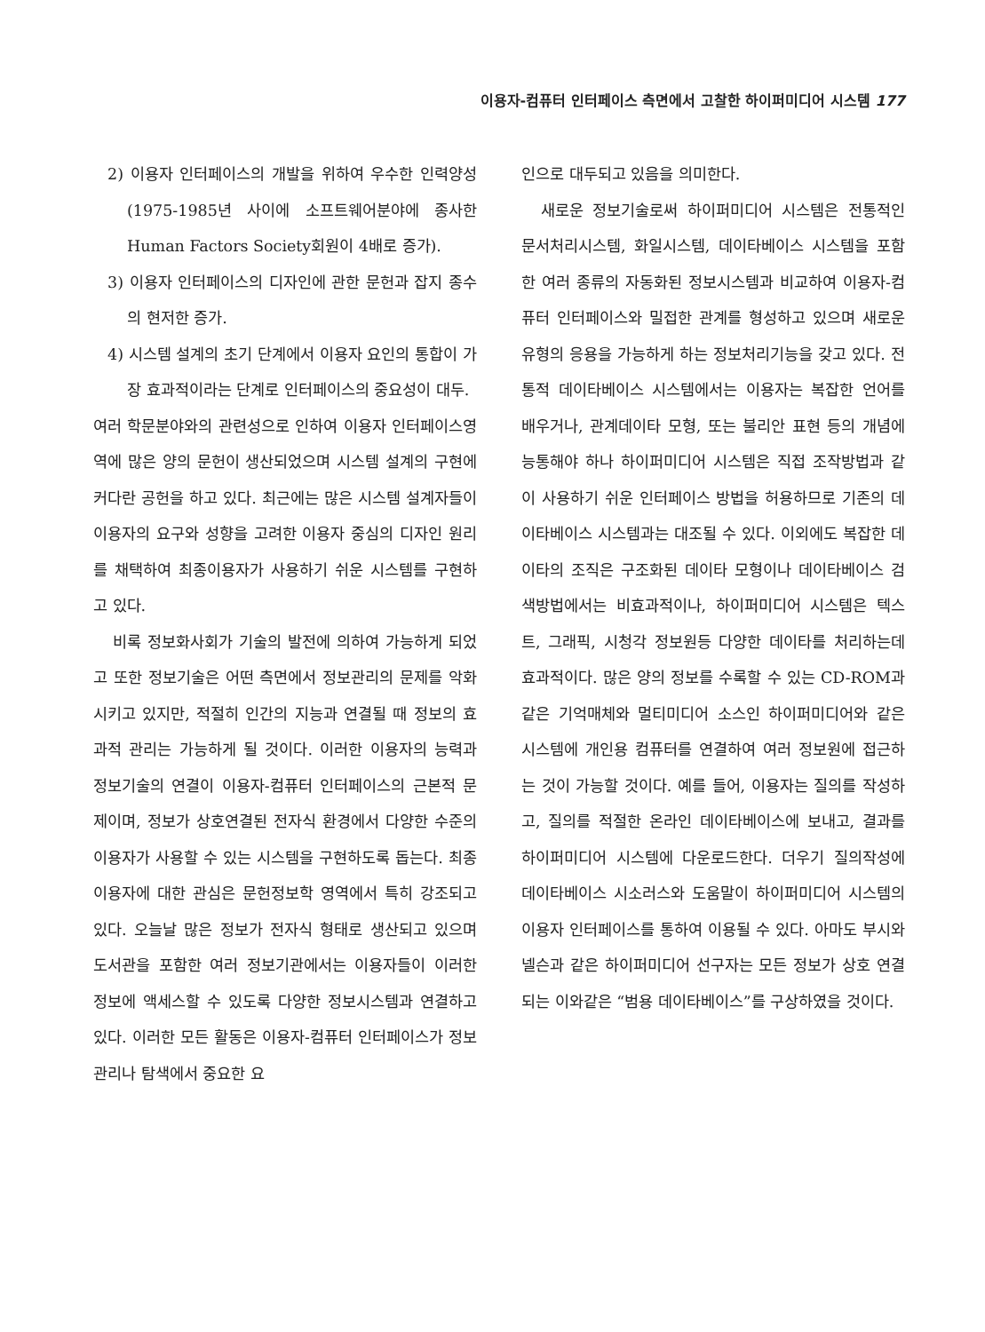이용자-컴퓨터 인터페이스 측면에서 고찰한 하이퍼미디어 시스템 177
2) 이용자 인터페이스의 개발을 위하여 우수한 인력양성(1975-1985년 사이에 소프트웨어분야에 종사한 Human Factors Society회원이 4배로 증가).
3) 이용자 인터페이스의 디자인에 관한 문헌과 잡지 종수의 현저한 증가.
4) 시스템 설계의 초기 단계에서 이용자 요인의 통합이 가장 효과적이라는 단계로 인터페이스의 중요성이 대두.
여러 학문분야와의 관련성으로 인하여 이용자 인터페이스영역에 많은 양의 문헌이 생산되었으며 시스템 설계의 구현에 커다란 공헌을 하고 있다. 최근에는 많은 시스템 설계자들이 이용자의 요구와 성향을 고려한 이용자 중심의 디자인 원리를 채택하여 최종이용자가 사용하기 쉬운 시스템를 구현하고 있다.
비록 정보화사회가 기술의 발전에 의하여 가능하게 되었고 또한 정보기술은 어떤 측면에서 정보관리의 문제를 악화시키고 있지만, 적절히 인간의 지능과 연결될 때 정보의 효과적 관리는 가능하게 될 것이다. 이러한 이용자의 능력과 정보기술의 연결이 이용자-컴퓨터 인터페이스의 근본적 문제이며, 정보가 상호연결된 전자식 환경에서 다양한 수준의 이용자가 사용할 수 있는 시스템을 구현하도록 돕는다. 최종이용자에 대한 관심은 문헌정보학 영역에서 특히 강조되고 있다. 오늘날 많은 정보가 전자식 형태로 생산되고 있으며 도서관을 포함한 여러 정보기관에서는 이용자들이 이러한 정보에 액세스할 수 있도록 다양한 정보시스템과 연결하고 있다. 이러한 모든 활동은 이용자-컴퓨터 인터페이스가 정보관리나 탐색에서 중요한 요
인으로 대두되고 있음을 의미한다.
새로운 정보기술로써 하이퍼미디어 시스템은 전통적인 문서처리시스템, 화일시스템, 데이타베이스 시스템을 포함한 여러 종류의 자동화된 정보시스템과 비교하여 이용자-컴퓨터 인터페이스와 밀접한 관계를 형성하고 있으며 새로운 유형의 응용을 가능하게 하는 정보처리기능을 갖고 있다. 전통적 데이타베이스 시스템에서는 이용자는 복잡한 언어를 배우거나, 관계데이타 모형, 또는 불리안 표현 등의 개념에 능통해야 하나 하이퍼미디어 시스템은 직접 조작방법과 같이 사용하기 쉬운 인터페이스 방법을 허용하므로 기존의 데이타베이스 시스템과는 대조될 수 있다. 이외에도 복잡한 데이타의 조직은 구조화된 데이타 모형이나 데이타베이스 검색방법에서는 비효과적이나, 하이퍼미디어 시스템은 텍스트, 그래픽, 시청각 정보원등 다양한 데이타를 처리하는데 효과적이다. 많은 양의 정보를 수록할 수 있는 CD-ROM과 같은 기억매체와 멀티미디어 소스인 하이퍼미디어와 같은 시스템에 개인용 컴퓨터를 연결하여 여러 정보원에 접근하는 것이 가능할 것이다. 예를 들어, 이용자는 질의를 작성하고, 질의를 적절한 온라인 데이타베이스에 보내고, 결과를 하이퍼미디어 시스템에 다운로드한다. 더우기 질의작성에 데이타베이스 시소러스와 도움말이 하이퍼미디어 시스템의 이용자 인터페이스를 통하여 이용될 수 있다. 아마도 부시와 넬슨과 같은 하이퍼미디어 선구자는 모든 정보가 상호 연결되는 이와같은 “범용 데이타베이스”를 구상하였을 것이다.